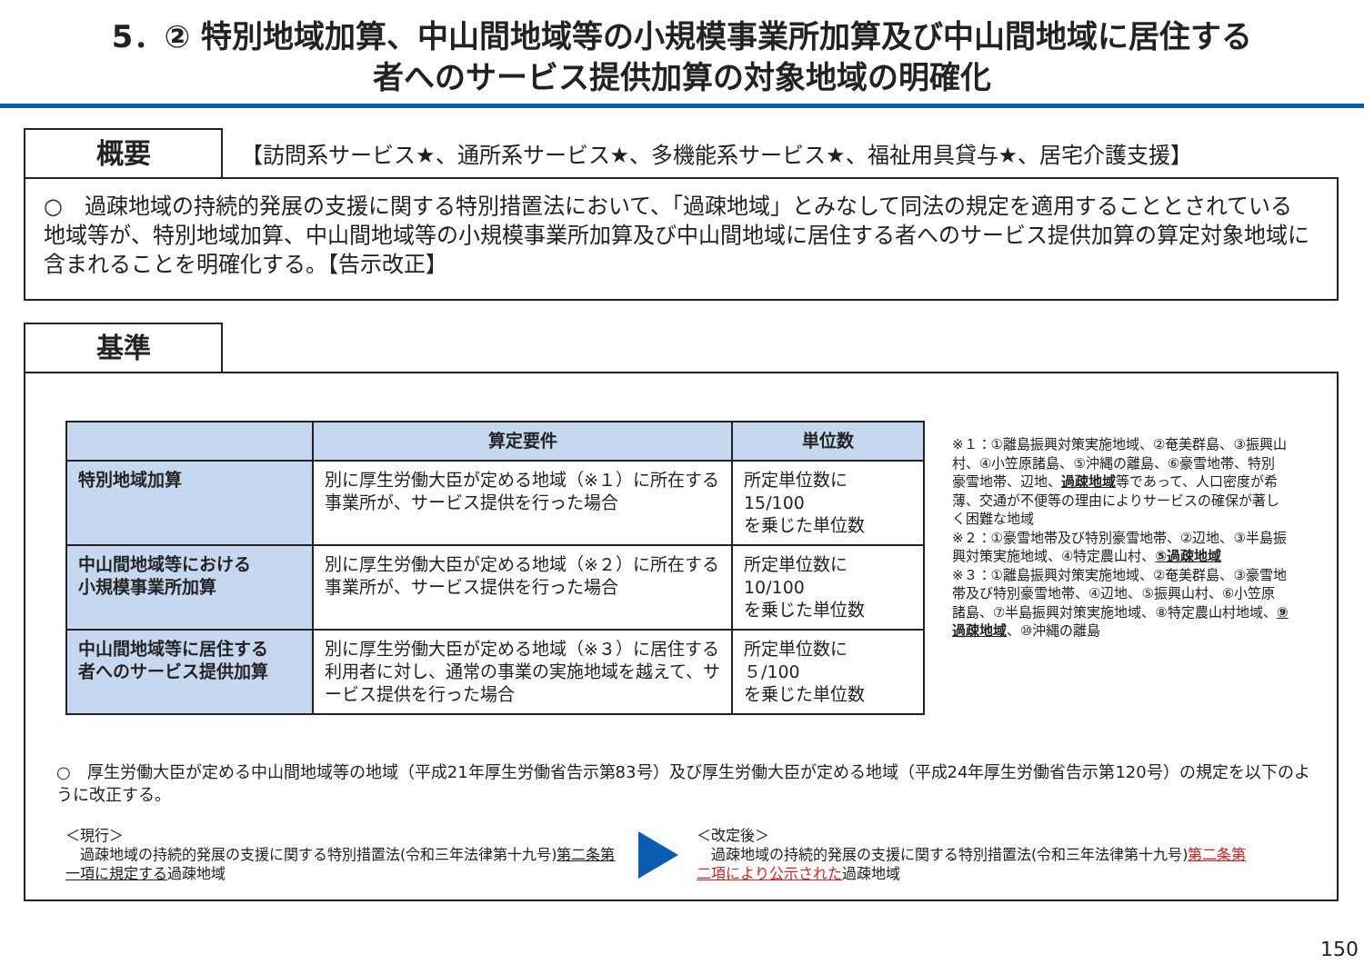5．② 特別地域加算、中山間地域等の小規模事業所加算及び中山間地域に居住する
者へのサービス提供加算の対象地域の明確化
概要
【訪問系サービス★、通所系サービス★、多機能系サービス★、福祉用具貸与★、居宅介護支援】
○　過疎地域の持続的発展の支援に関する特別措置法において、「過疎地域」とみなして同法の規定を適用することとされている地域等が、特別地域加算、中山間地域等の小規模事業所加算及び中山間地域に居住する者へのサービス提供加算の算定対象地域に含まれることを明確化する。【告示改正】
基準
| | 算定要件 | 単位数 |
| --- | --- | --- |
| 特別地域加算 | 別に厚生労働大臣が定める地域（※１）に所在する事業所が、サービス提供を行った場合 | 所定単位数に 15/100 を乗じた単位数 |
| 中山間地域等における 小規模事業所加算 | 別に厚生労働大臣が定める地域（※２）に所在する事業所が、サービス提供を行った場合 | 所定単位数に 10/100 を乗じた単位数 |
| 中山間地域等に居住する 者へのサービス提供加算 | 別に厚生労働大臣が定める地域（※３）に居住する利用者に対し、通常の事業の実施地域を越えて、サービス提供を行った場合 | 所定単位数に ５/100 を乗じた単位数 |
※１：①離島振興対策実施地域、②奄美群島、③振興山村、④小笠原諸島、⑤沖縄の離島、⑥豪雪地帯、特別豪雪地帯、辺地、過疎地域等であって、人口密度が希薄、交通が不便等の理由によりサービスの確保が著しく困難な地域
※２：①豪雪地帯及び特別豪雪地帯、②辺地、③半島振興対策実施地域、④特定農山村、⑤過疎地域
※３：①離島振興対策実施地域、②奄美群島、③豪雪地帯及び特別豪雪地帯、④辺地、⑤振興山村、⑥小笠原諸島、⑦半島振興対策実施地域、⑧特定農山村地域、⑨過疎地域、⑩沖縄の離島
○　厚生労働大臣が定める中山間地域等の地域（平成21年厚生労働省告示第83号）及び厚生労働大臣が定める地域（平成24年厚生労働省告示第120号）の規定を以下のように改正する。
＜現行＞
　過疎地域の持続的発展の支援に関する特別措置法(令和三年法律第十九号)第二条第一項に規定する過疎地域
＜改定後＞
　過疎地域の持続的発展の支援に関する特別措置法(令和三年法律第十九号)第二条第二項により公示された過疎地域
150